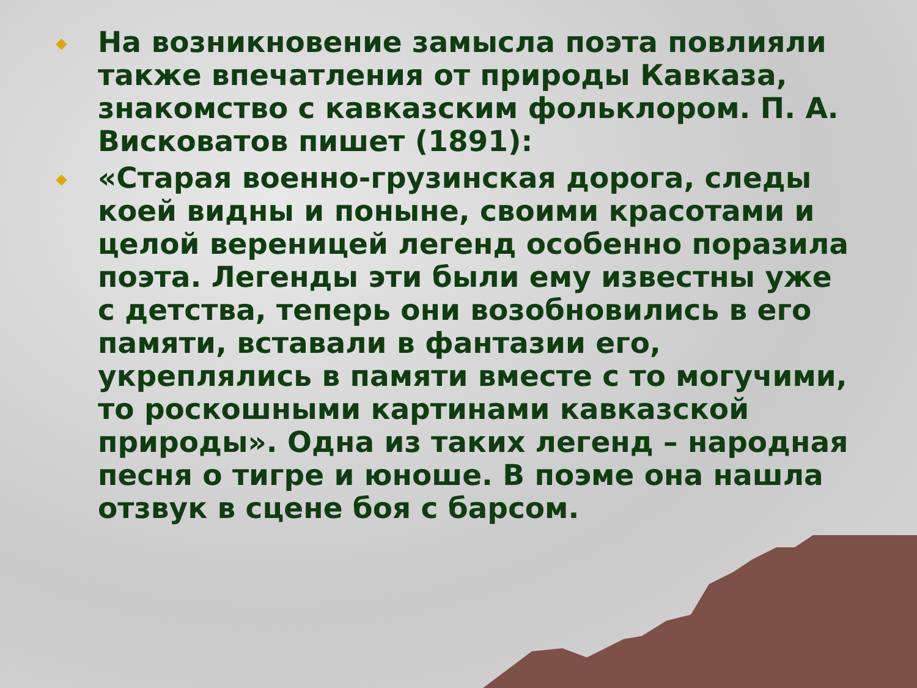На возникновение замысла поэта повлияли также впечатления от природы Кавказа, знакомство с кавказским фольклором. П. А. Висковатов пишет (1891):
«Старая военно-грузинская дорога, следы коей видны и поныне, своими красотами и целой вереницей легенд особенно поразила поэта. Легенды эти были ему известны уже с детства, теперь они возобновились в его памяти, вставали в фантазии его, укреплялись в памяти вместе с то могучими, то роскошными картинами кавказской природы». Одна из таких легенд – народная песня о тигре и юноше. В поэме она нашла отзвук в сцене боя с барсом.